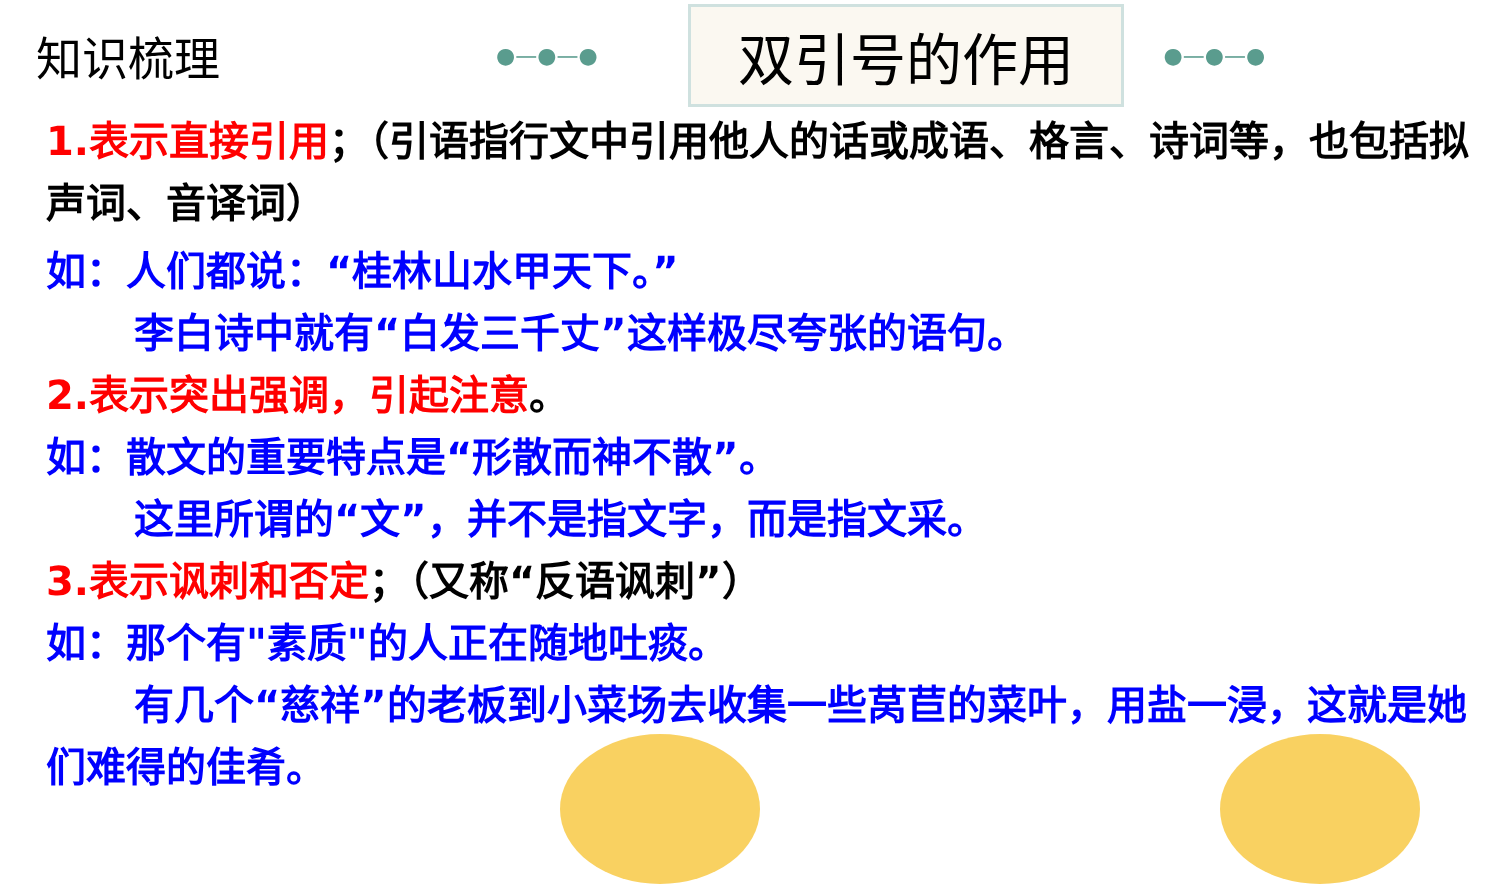知识梳理
●—●—●
双引号的作用
●—●—●
1.表示直接引用；（引语指行文中引用他人的话或成语、格言、诗词等，也包括拟声词、音译词）
如：人们都说：“桂林山水甲天下。”
李白诗中就有“白发三千丈”这样极尽夸张的语句。
2.表示突出强调，引起注意。
如：散文的重要特点是“形散而神不散”。
这里所谓的“文”，并不是指文字，而是指文采。
3.表示讽刺和否定；（又称“反语讽刺”）
如：那个有"素质"的人正在随地吐痰。
有几个“慈祥”的老板到小菜场去收集一些莴苣的菜叶，用盐一浸，这就是她们难得的佳肴。